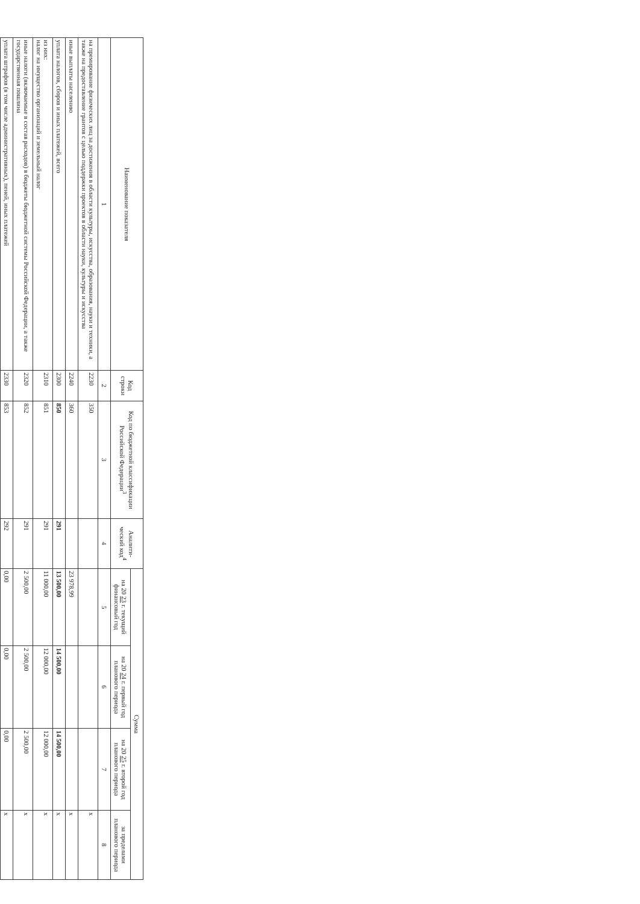| Наименование показателя | Код строки | Код по бюджетной классификации Российской Федерации<sup>3</sup> | Аналити-ческий код<sup>4</sup> | Сумма | | | |
| --- | --- | --- | --- | --- | --- | --- | --- |
| | | | | на 20 23 г. текущий финансовый год | на 20 24 г. первый год планового периода | на 20 25 г. второй год планового периода | за пределами планового периода |
| 1 | 2 | 3 | 4 | 5 | 6 | 7 | 8 |
| на премирование физических лиц за достижения в области культуры, искусства, образования, науки и техники, а также на предоставление грантов с целью поддержки проектов в области науки, культуры и искусства | 2230 | 350 | | | | | х |
| иные выплаты населению | 2240 | 360 | | 23 978,99 | | | х |
| уплата налогов, сборов и иных платежей, всего | 2300 | 850 | 291 | 13 500,00 | 14 500,00 | 14 500,00 | х |
| из них: налог на имущество организаций и земельный налог | 2310 | 851 | 291 | 11 000,00 | 12 000,00 | 12 000,00 | х |
| иные налоги (включаемые в состав расходов) в бюджеты бюджетной системы Российской Федерации, а также государственная пошлина | 2320 | 852 | 291 | 2 500,00 | 2 500,00 | 2 500,00 | х |
| уплата штрафов (в том числе административных), пеней, иных платежей | 2330 | 853 | 292 | 0,00 | 0,00 | 0,00 | х |